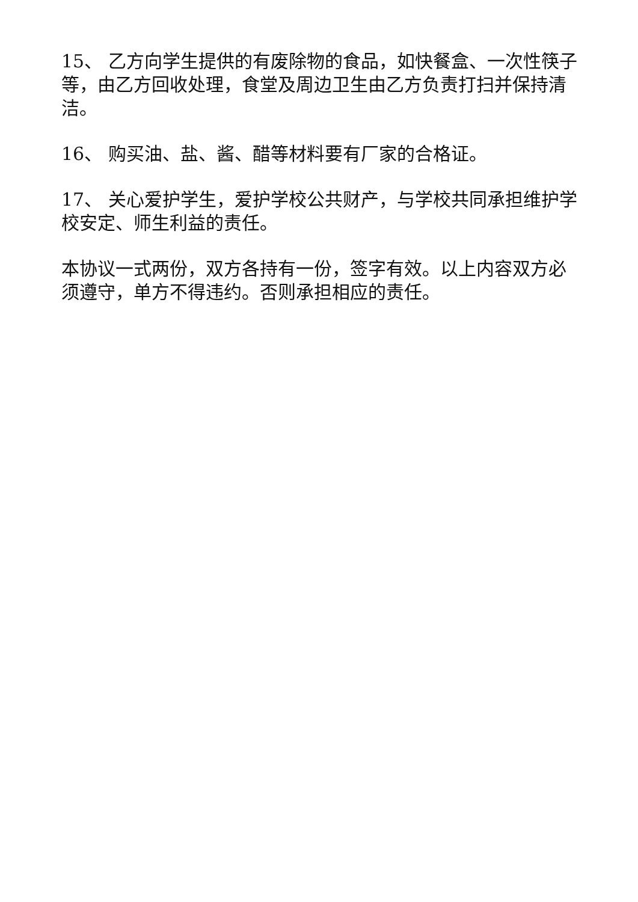15、 乙方向学生提供的有废除物的食品，如快餐盒、一次性筷子等，由乙方回收处理，食堂及周边卫生由乙方负责打扫并保持清洁。
16、 购买油、盐、酱、醋等材料要有厂家的合格证。
17、 关心爱护学生，爱护学校公共财产，与学校共同承担维护学校安定、师生利益的责任。
本协议一式两份，双方各持有一份，签字有效。以上内容双方必须遵守，单方不得违约。否则承担相应的责任。